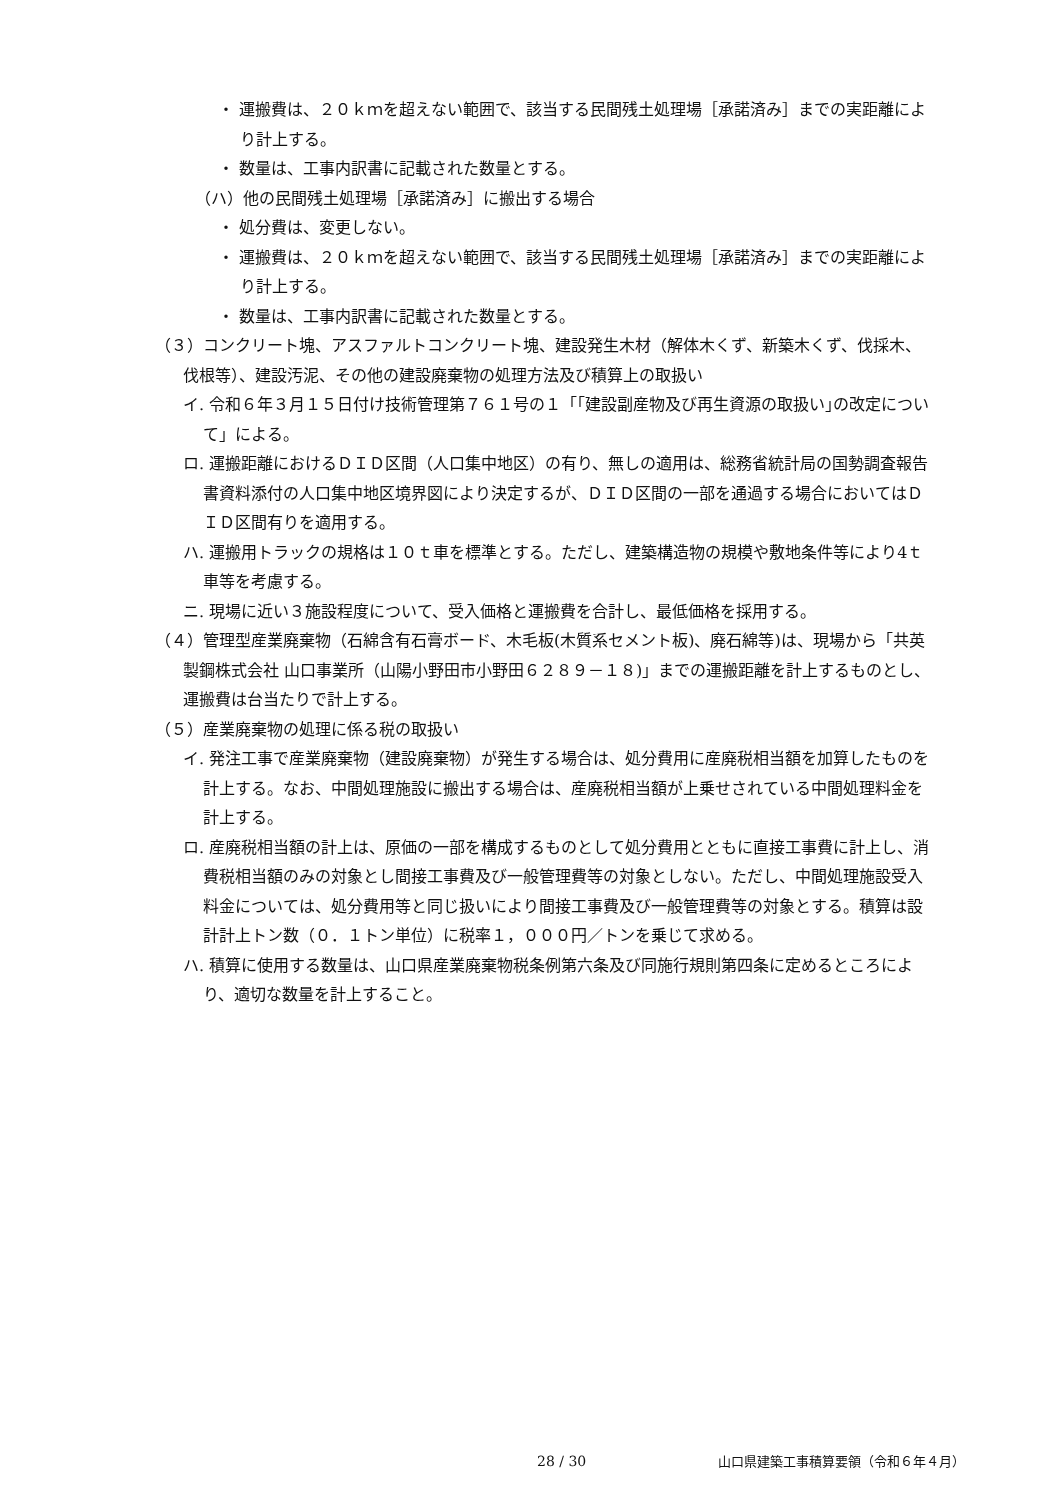・ 運搬費は、２０ｋｍを超えない範囲で、該当する民間残土処理場［承諾済み］までの実距離により計上する。
・ 数量は、工事内訳書に記載された数量とする。
（ハ）他の民間残土処理場［承諾済み］に搬出する場合
・ 処分費は、変更しない。
・ 運搬費は、２０ｋｍを超えない範囲で、該当する民間残土処理場［承諾済み］までの実距離により計上する。
・ 数量は、工事内訳書に記載された数量とする。
（３）コンクリート塊、アスファルトコンクリート塊、建設発生木材（解体木くず、新築木くず、伐採木、伐根等）、建設汚泥、その他の建設廃棄物の処理方法及び積算上の取扱い
イ. 令和６年３月１５日付け技術管理第７６１号の１「｢建設副産物及び再生資源の取扱い｣の改定について」による。
ロ. 運搬距離におけるＤＩＤ区間（人口集中地区）の有り、無しの適用は、総務省統計局の国勢調査報告書資料添付の人口集中地区境界図により決定するが、ＤＩＤ区間の一部を通過する場合においてはＤＩＤ区間有りを適用する。
ハ. 運搬用トラックの規格は１０ｔ車を標準とする。ただし、建築構造物の規模や敷地条件等により4ｔ車等を考慮する。
ニ. 現場に近い３施設程度について、受入価格と運搬費を合計し、最低価格を採用する。
（４）管理型産業廃棄物（石綿含有石膏ボード、木毛板(木質系セメント板)、廃石綿等)は、現場から「共英製鋼株式会社 山口事業所（山陽小野田市小野田６２８９－１８)」までの運搬距離を計上するものとし、運搬費は台当たりで計上する。
（５）産業廃棄物の処理に係る税の取扱い
イ. 発注工事で産業廃棄物（建設廃棄物）が発生する場合は、処分費用に産廃税相当額を加算したものを計上する。なお、中間処理施設に搬出する場合は、産廃税相当額が上乗せされている中間処理料金を計上する。
ロ. 産廃税相当額の計上は、原価の一部を構成するものとして処分費用とともに直接工事費に計上し、消費税相当額のみの対象とし間接工事費及び一般管理費等の対象としない。ただし、中間処理施設受入料金については、処分費用等と同じ扱いにより間接工事費及び一般管理費等の対象とする。積算は設計計上トン数（０．１トン単位）に税率１，０００円／トンを乗じて求める。
ハ. 積算に使用する数量は、山口県産業廃棄物税条例第六条及び同施行規則第四条に定めるところにより、適切な数量を計上すること。
28 / 30 山口県建築工事積算要領（令和６年４月）